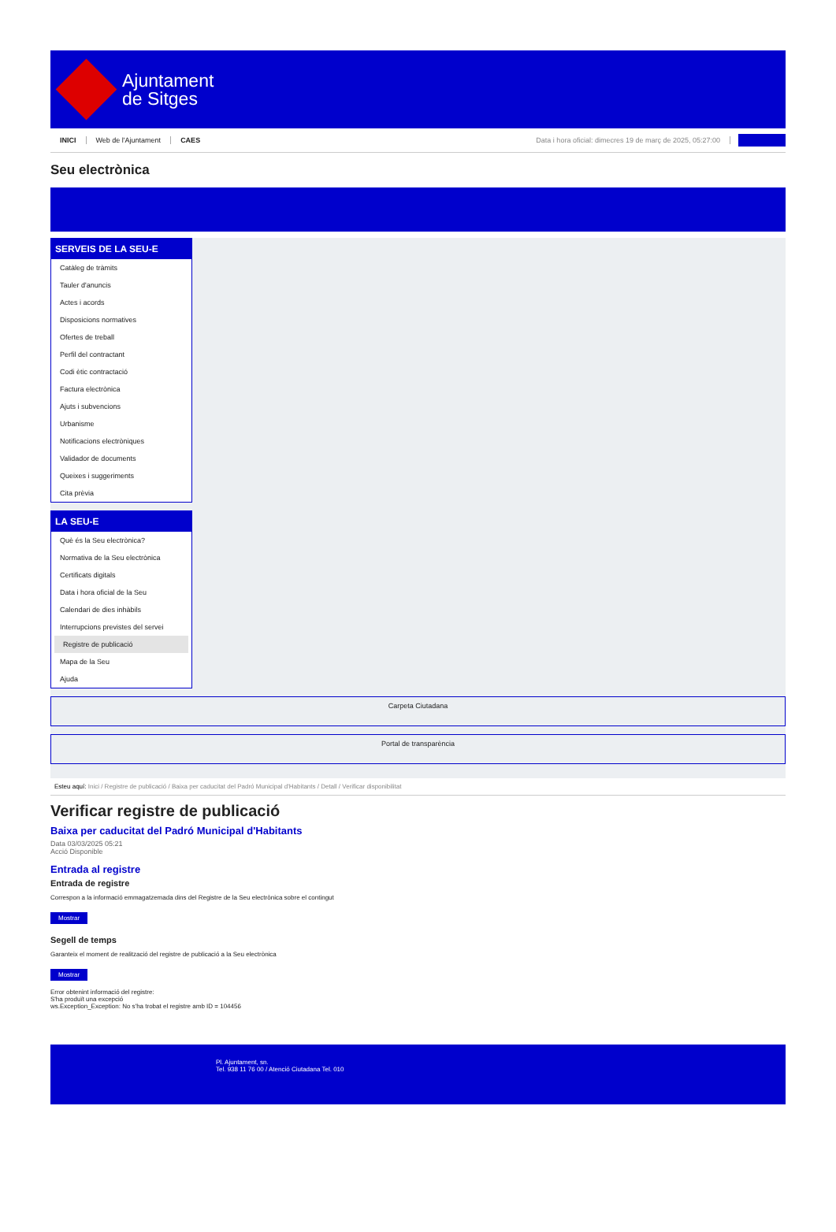Ajuntament
de Sitges
INICI Web de l'Ajuntament CAES Data i hora oficial: dimecres 19 de març de 2025, 05:27:00
Seu electrònica
SERVEIS DE LA SEU-E
Catàleg de tràmits
Tauler d'anuncis
Actes i acords
Disposicions normatives
Ofertes de treball
Perfil del contractant
Codi ètic contractació
Factura electrònica
Ajuts i subvencions
Urbanisme
Notificacions electròniques
Validador de documents
Queixes i suggeriments
Cita prèvia
LA SEU-E
Què és la Seu electrònica?
Normativa de la Seu electrònica
Certificats digitals
Data i hora oficial de la Seu
Calendari de dies inhàbils
Interrupcions previstes del servei
Registre de publicació
Mapa de la Seu
Ajuda
Carpeta Ciutadana
Portal de transparència
Esteu aquí: Inici / Registre de publicació / Baixa per caducitat del Padró Municipal d'Habitants / Detall / Verificar disponibilitat
Verificar registre de publicació
Baixa per caducitat del Padró Municipal d'Habitants
Data 03/03/2025 05:21
Acció Disponible
Entrada al registre
Entrada de registre
Correspon a la informació emmagatzemada dins del Registre de la Seu electrònica sobre el contingut
Mostrar
Segell de temps
Garanteix el moment de realització del registre de publicació a la Seu electrònica
Mostrar
Error obtenint informació del registre:
S'ha produït una excepció
ws.Exception_Exception: No s'ha trobat el registre amb ID = 104456
Pl. Ajuntament, sn.
Tel. 938 11 76 00 / Atenció Ciutadana Tel. 010